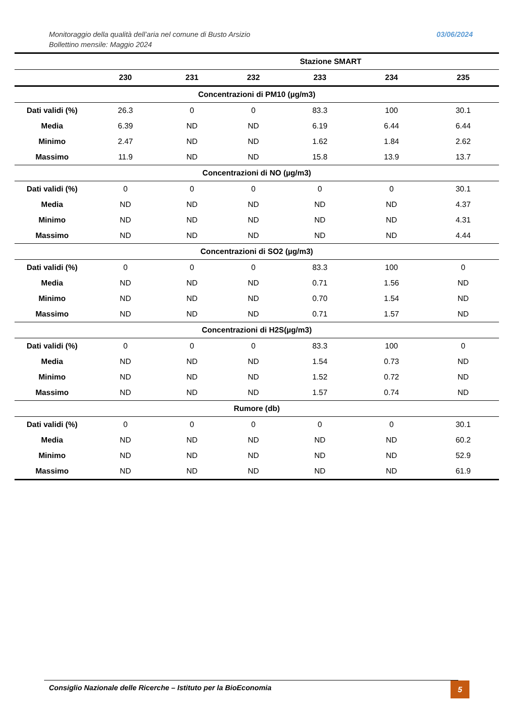Monitoraggio della qualità dell’aria nel comune di Busto Arsizio
Bollettino mensile: Maggio 2024
03/06/2024
| | Stazione SMART | | | | | |
| --- | --- | --- | --- | --- | --- | --- |
| | 230 | 231 | 232 | 233 | 234 | 235 |
| Concentrazioni di PM10 (µg/m3) | | | | | | |
| Dati validi (%) | 26.3 | 0 | 0 | 83.3 | 100 | 30.1 |
| Media | 6.39 | ND | ND | 6.19 | 6.44 | 6.44 |
| Minimo | 2.47 | ND | ND | 1.62 | 1.84 | 2.62 |
| Massimo | 11.9 | ND | ND | 15.8 | 13.9 | 13.7 |
| Concentrazioni di NO (µg/m3) | | | | | | |
| Dati validi (%) | 0 | 0 | 0 | 0 | 0 | 30.1 |
| Media | ND | ND | ND | ND | ND | 4.37 |
| Minimo | ND | ND | ND | ND | ND | 4.31 |
| Massimo | ND | ND | ND | ND | ND | 4.44 |
| Concentrazioni di SO2 (µg/m3) | | | | | | |
| Dati validi (%) | 0 | 0 | 0 | 83.3 | 100 | 0 |
| Media | ND | ND | ND | 0.71 | 1.56 | ND |
| Minimo | ND | ND | ND | 0.70 | 1.54 | ND |
| Massimo | ND | ND | ND | 0.71 | 1.57 | ND |
| Concentrazioni di H2S(µg/m3) | | | | | | |
| Dati validi (%) | 0 | 0 | 0 | 83.3 | 100 | 0 |
| Media | ND | ND | ND | 1.54 | 0.73 | ND |
| Minimo | ND | ND | ND | 1.52 | 0.72 | ND |
| Massimo | ND | ND | ND | 1.57 | 0.74 | ND |
| Rumore (db) | | | | | | |
| Dati validi (%) | 0 | 0 | 0 | 0 | 0 | 30.1 |
| Media | ND | ND | ND | ND | ND | 60.2 |
| Minimo | ND | ND | ND | ND | ND | 52.9 |
| Massimo | ND | ND | ND | ND | ND | 61.9 |
Consiglio Nazionale delle Ricerche – Istituto per la BioEconomia 5